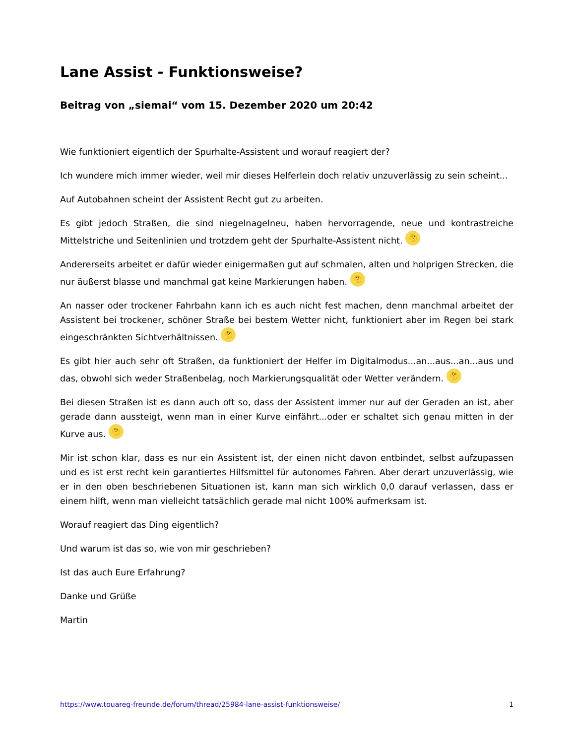Lane Assist - Funktionsweise?
Beitrag von „siemai“ vom 15. Dezember 2020 um 20:42
Wie funktioniert eigentlich der Spurhalte-Assistent und worauf reagiert der?
Ich wundere mich immer wieder, weil mir dieses Helferlein doch relativ unzuverlässig zu sein scheint...
Auf Autobahnen scheint der Assistent Recht gut zu arbeiten.
Es gibt jedoch Straßen, die sind niegelnagelneu, haben hervorragende, neue und kontrastreiche Mittelstriche und Seitenlinien und trotzdem geht der Spurhalte-Assistent nicht. 🤔
Andererseits arbeitet er dafür wieder einigermaßen gut auf schmalen, alten und holprigen Strecken, die nur äußerst blasse und manchmal gat keine Markierungen haben. 🤔
An nasser oder trockener Fahrbahn kann ich es auch nicht fest machen, denn manchmal arbeitet der Assistent bei trockener, schöner Straße bei bestem Wetter nicht, funktioniert aber im Regen bei stark eingeschränkten Sichtverhältnissen. 🤔
Es gibt hier auch sehr oft Straßen, da funktioniert der Helfer im Digitalmodus...an...aus...an...aus und das, obwohl sich weder Straßenbelag, noch Markierungsqualität oder Wetter verändern. 🤔
Bei diesen Straßen ist es dann auch oft so, dass der Assistent immer nur auf der Geraden an ist, aber gerade dann aussteigt, wenn man in einer Kurve einfährt...oder er schaltet sich genau mitten in der Kurve aus. 🤔
Mir ist schon klar, dass es nur ein Assistent ist, der einen nicht davon entbindet, selbst aufzupassen und es ist erst recht kein garantiertes Hilfsmittel für autonomes Fahren. Aber derart unzuverlässig, wie er in den oben beschriebenen Situationen ist, kann man sich wirklich 0,0 darauf verlassen, dass er einem hilft, wenn man vielleicht tatsächlich gerade mal nicht 100% aufmerksam ist.
Worauf reagiert das Ding eigentlich?
Und warum ist das so, wie von mir geschrieben?
Ist das auch Eure Erfahrung?
Danke und Grüße
Martin
https://www.touareg-freunde.de/forum/thread/25984-lane-assist-funktionsweise/ 1